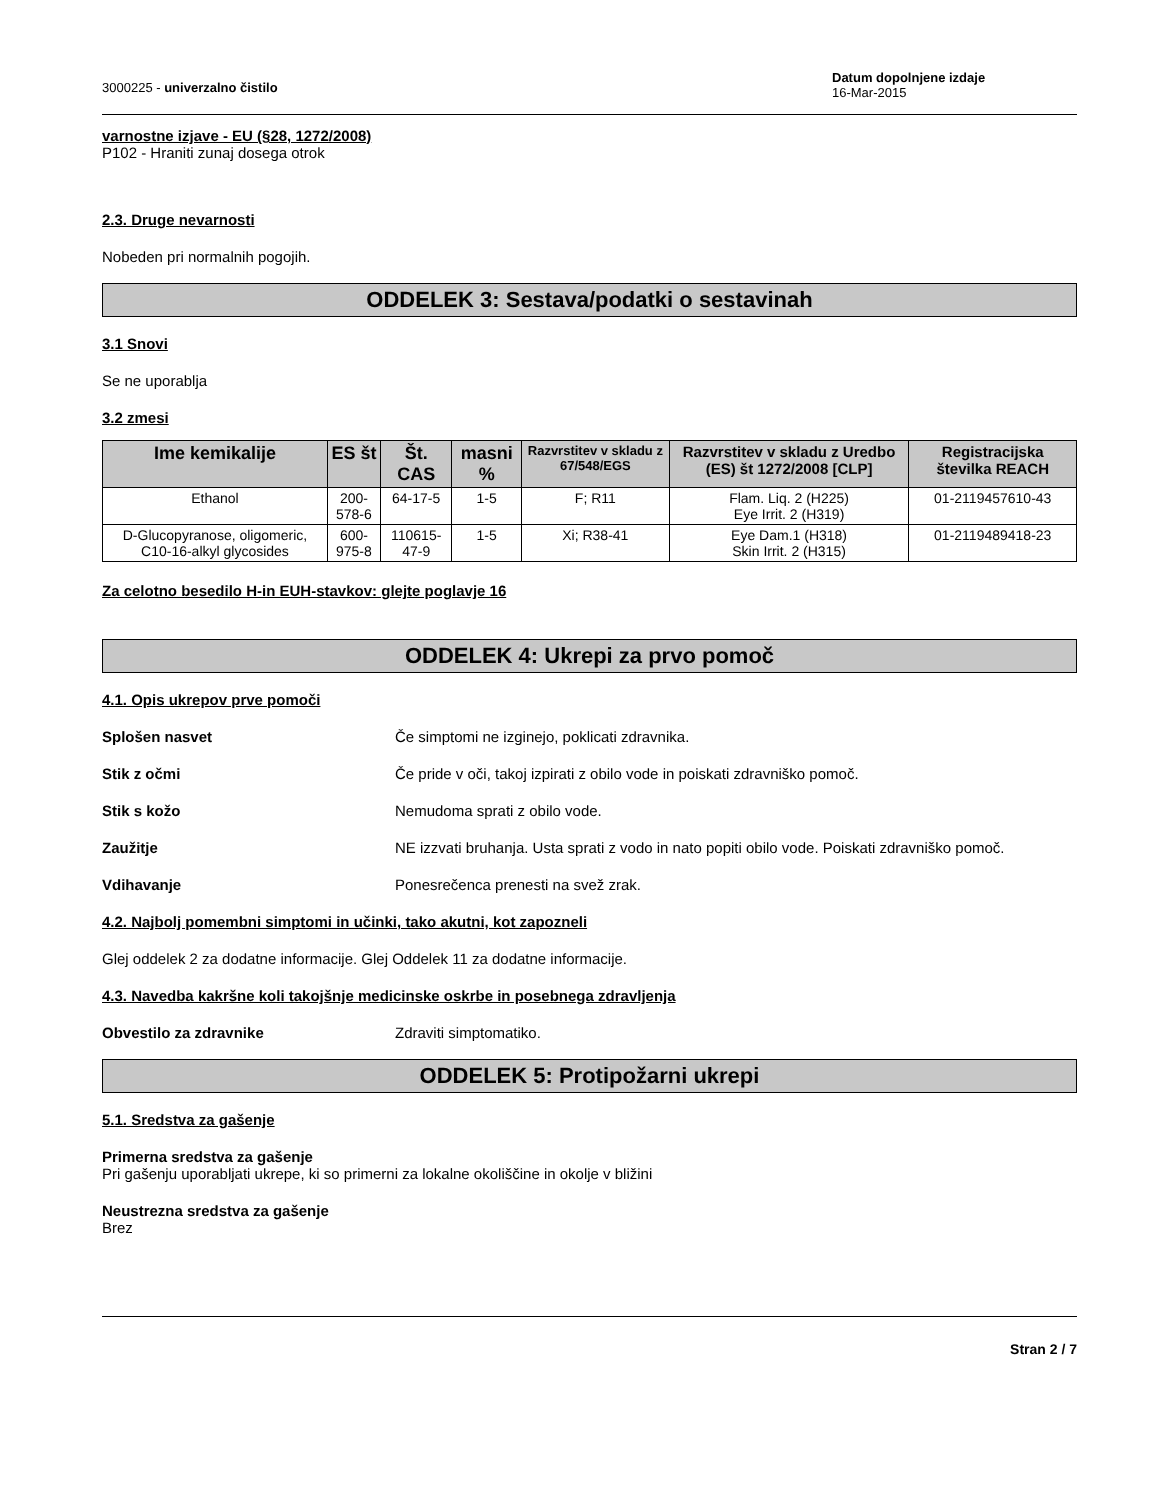3000225 - univerzalno čistilo
Datum dopolnjene izdaje
16-Mar-2015
varnostne izjave - EU (§28, 1272/2008)
P102 - Hraniti zunaj dosega otrok
2.3. Druge nevarnosti
Nobeden pri normalnih pogojih.
ODDELEK 3: Sestava/podatki o sestavinah
3.1 Snovi
Se ne uporablja
3.2 zmesi
| Ime kemikalije | ES št | Št. CAS | masni % | Razvrstitev v skladu z 67/548/EGS | Razvrstitev v skladu z Uredbo (ES) št 1272/2008 [CLP] | Registracijska številka REACH |
| --- | --- | --- | --- | --- | --- | --- |
| Ethanol | 200-578-6 | 64-17-5 | 1-5 | F; R11 | Flam. Liq. 2 (H225) Eye Irrit. 2 (H319) | 01-2119457610-43 |
| D-Glucopyranose, oligomeric, C10-16-alkyl glycosides | 600-975-8 | 110615-47-9 | 1-5 | Xi; R38-41 | Eye Dam.1 (H318) Skin Irrit. 2 (H315) | 01-2119489418-23 |
Za celotno besedilo H-in EUH-stavkov: glejte poglavje 16
ODDELEK 4: Ukrepi za prvo pomoč
4.1. Opis ukrepov prve pomoči
Splošen nasvet Če simptomi ne izginejo, poklicati zdravnika.
Stik z očmi Če pride v oči, takoj izpirati z obilo vode in poiskati zdravniško pomoč.
Stik s kožo Nemudoma sprati z obilo vode.
Zaužitje NE izzvati bruhanja. Usta sprati z vodo in nato popiti obilo vode. Poiskati zdravniško pomoč.
Vdihavanje Ponesrečenca prenesti na svež zrak.
4.2. Najbolj pomembni simptomi in učinki, tako akutni, kot zapozneli
Glej oddelek 2 za dodatne informacije. Glej Oddelek 11 za dodatne informacije.
4.3. Navedba kakršne koli takojšnje medicinske oskrbe in posebnega zdravljenja
Obvestilo za zdravnike Zdraviti simptomatiko.
ODDELEK 5: Protipožarni ukrepi
5.1. Sredstva za gašenje
Primerna sredstva za gašenje
Pri gašenju uporabljati ukrepe, ki so primerni za lokalne okoliščine in okolje v bližini
Neustrezna sredstva za gašenje
Brez
Stran 2 / 7